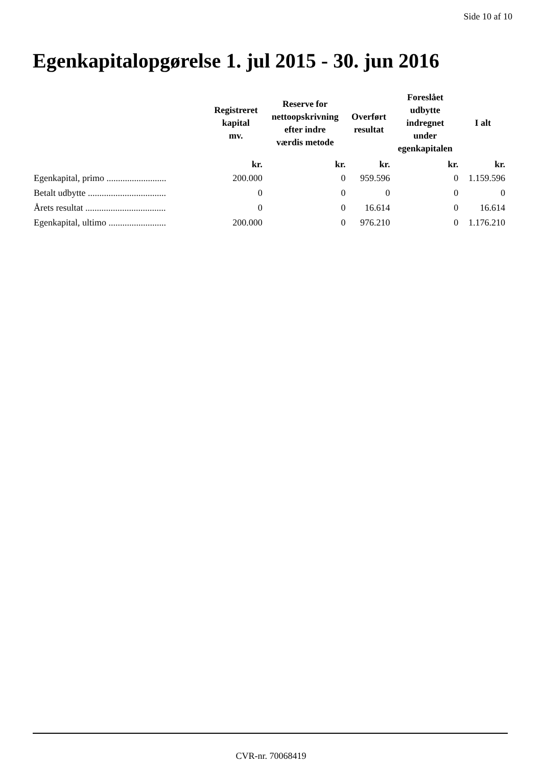Side 10 af 10
Egenkapitalopgørelse 1. jul 2015 - 30. jun 2016
| | Registreret kapital mv. | Reserve for nettoopskrivning efter indre værdis metode | Overført resultat | Foreslået udbytte indregnet under egenkapitalen | I alt |
| --- | --- | --- | --- | --- | --- |
| | kr. | kr. | kr. | kr. | kr. |
| Egenkapital, primo .......................... | 200.000 | 0 | 959.596 | 0 | 1.159.596 |
| Betalt udbytte .................................. | 0 | 0 | 0 | 0 | 0 |
| Årets resultat ................................... | 0 | 0 | 16.614 | 0 | 16.614 |
| Egenkapital, ultimo ......................... | 200.000 | 0 | 976.210 | 0 | 1.176.210 |
CVR-nr. 70068419